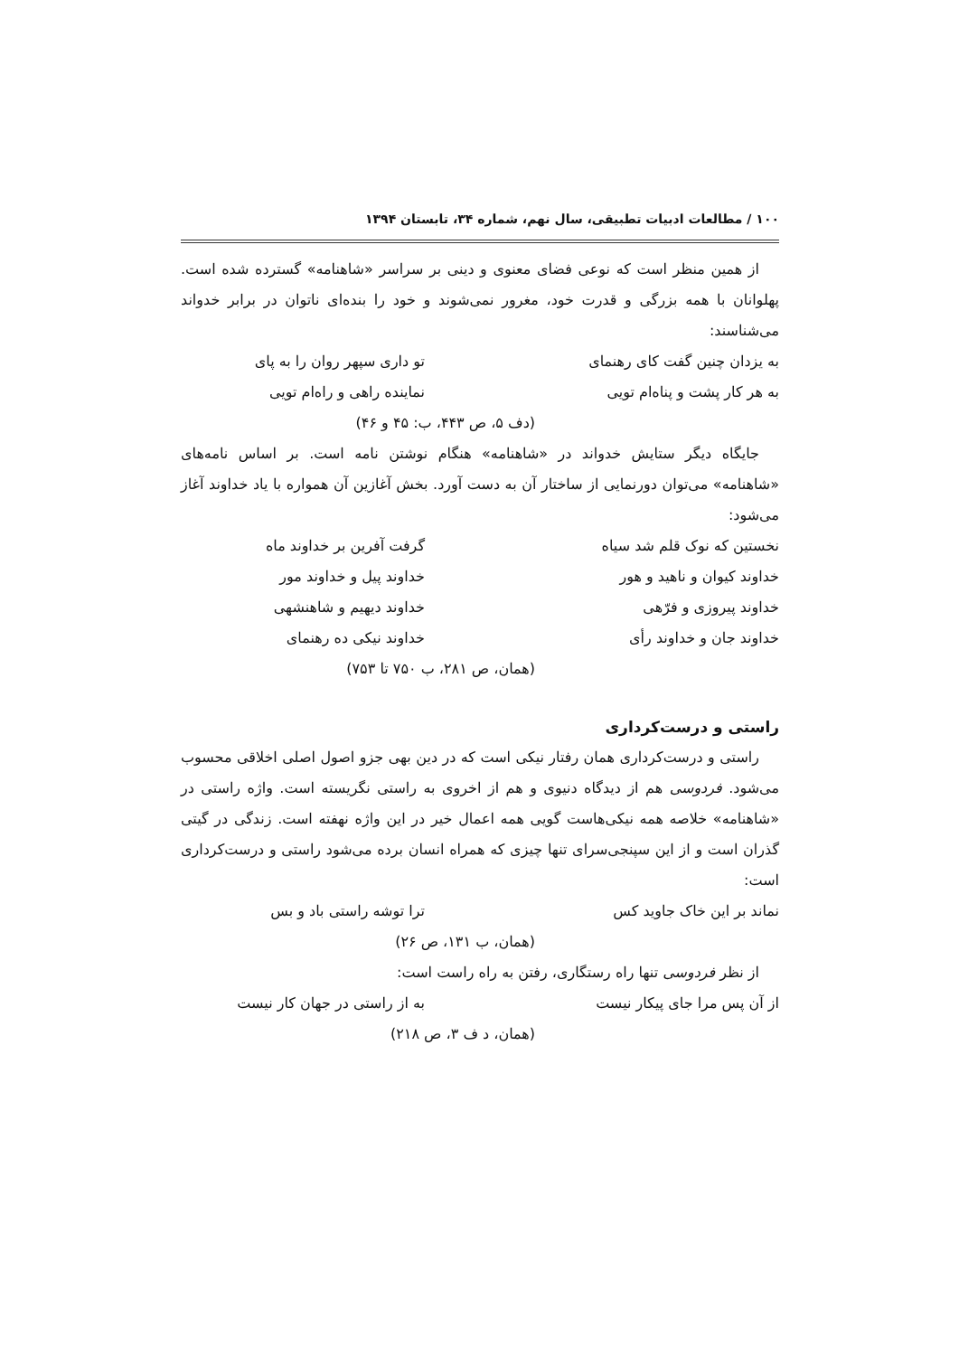۱۰۰ / مطالعات ادبیات تطبیقی، سال نهم، شماره ۳۴، تابستان ۱۳۹۴
از همین منظر است که نوعی فضای معنوی و دینی بر سراسر «شاهنامه» گسترده شده است. پهلوانان با همه بزرگی و قدرت خود، مغرور نمی‌شوند و خود را بنده‌ای ناتوان در برابر خدواند می‌شناسند:
به یزدان چنین گفت کای رهنمای تو داری سپهر روان را به پای
به هر کار پشت و پناه‌ام تویی نماینده راهی و راه‌ام تویی
(دف ۵، ص ۴۴۳، ب: ۴۵ و ۴۶)
جایگاه دیگر ستایش خدواند در «شاهنامه» هنگام نوشتن نامه است. بر اساس نامه‌های «شاهنامه» می‌توان دورنمایی از ساختار آن به دست آورد. بخش آغازین آن همواره با یاد خداوند آغاز می‌شود:
نخستین که نوک قلم شد سیاه گرفت آفرین بر خداوند ماه
خداوند کیوان و ناهید و هور خداوند پیل و خداوند مور
خداوند پیروزی و فرّهی خداوند دیهیم و شاهنشهی
خداوند جان و خداوند رأی خداوند نیکی ده رهنمای
(همان، ص ۲۸۱، ب ۷۵۰ تا ۷۵۳)
راستی و درست‌کرداری
راستی و درست‌کرداری همان رفتار نیکی است که در دین بهی جزو اصول اصلی اخلاقی محسوب می‌شود. فردوسی هم از دیدگاه دنیوی و هم از اخروی به راستی نگریسته است. واژه راستی در «شاهنامه» خلاصه همه نیکی‌هاست گویی همه اعمال خیر در این واژه نهفته است. زندگی در گیتی گذران است و از این سپنجی‌سرای تنها چیزی که همراه انسان برده می‌شود راستی و درست‌کرداری است:
نماند بر این خاک جاوید کس ترا توشه راستی باد و بس
(همان، ب ۱۳۱، ص ۲۶)
از نظر فردوسی تنها راه رستگاری، رفتن به راه راست است:
از آن پس مرا جای پیکار نیست به از راستی در جهان کار نیست
(همان، د ف ۳، ص ۲۱۸)